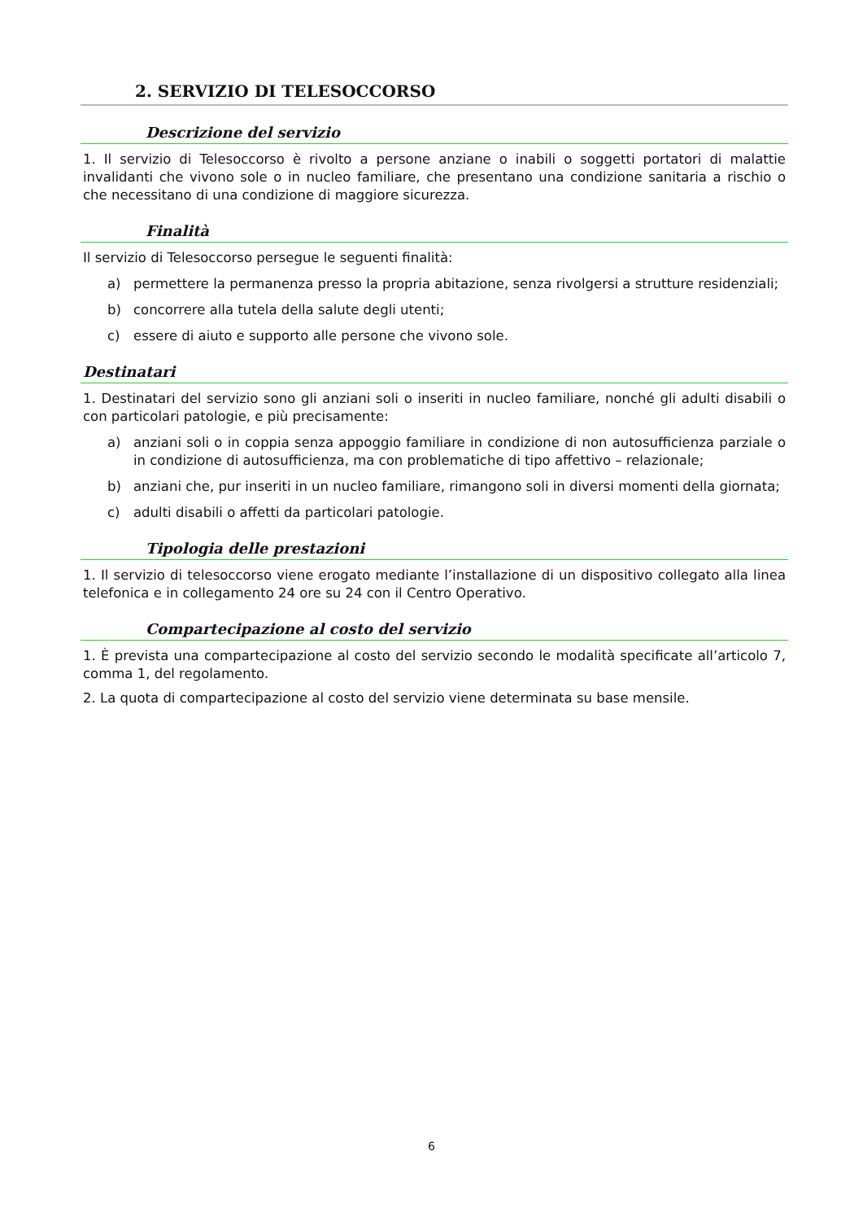2. SERVIZIO DI TELESOCCORSO
Descrizione del servizio
1. Il servizio di Telesoccorso è rivolto a persone anziane o inabili o soggetti portatori di malattie invalidanti che vivono sole o in nucleo familiare, che presentano una condizione sanitaria a rischio o che necessitano di una condizione di maggiore sicurezza.
Finalità
Il servizio di Telesoccorso persegue le seguenti finalità:
a) permettere la permanenza presso la propria abitazione, senza rivolgersi a strutture residenziali;
b) concorrere alla tutela della salute degli utenti;
c) essere di aiuto e supporto alle persone che vivono sole.
Destinatari
1. Destinatari del servizio sono gli anziani soli o inseriti in nucleo familiare, nonché gli adulti disabili o con particolari patologie, e più precisamente:
a) anziani soli o in coppia senza appoggio familiare in condizione di non autosufficienza parziale o in condizione di autosufficienza, ma con problematiche di tipo affettivo – relazionale;
b) anziani che, pur inseriti in un nucleo familiare, rimangono soli in diversi momenti della giornata;
c) adulti disabili o affetti da particolari patologie.
Tipologia delle prestazioni
1. Il servizio di telesoccorso viene erogato mediante l’installazione di un dispositivo collegato alla linea telefonica e in collegamento 24 ore su 24 con il Centro Operativo.
Compartecipazione al costo del servizio
1. È prevista una compartecipazione al costo del servizio secondo le modalità specificate all’articolo 7, comma 1, del regolamento.
2. La quota di compartecipazione al costo del servizio viene determinata su base mensile.
6